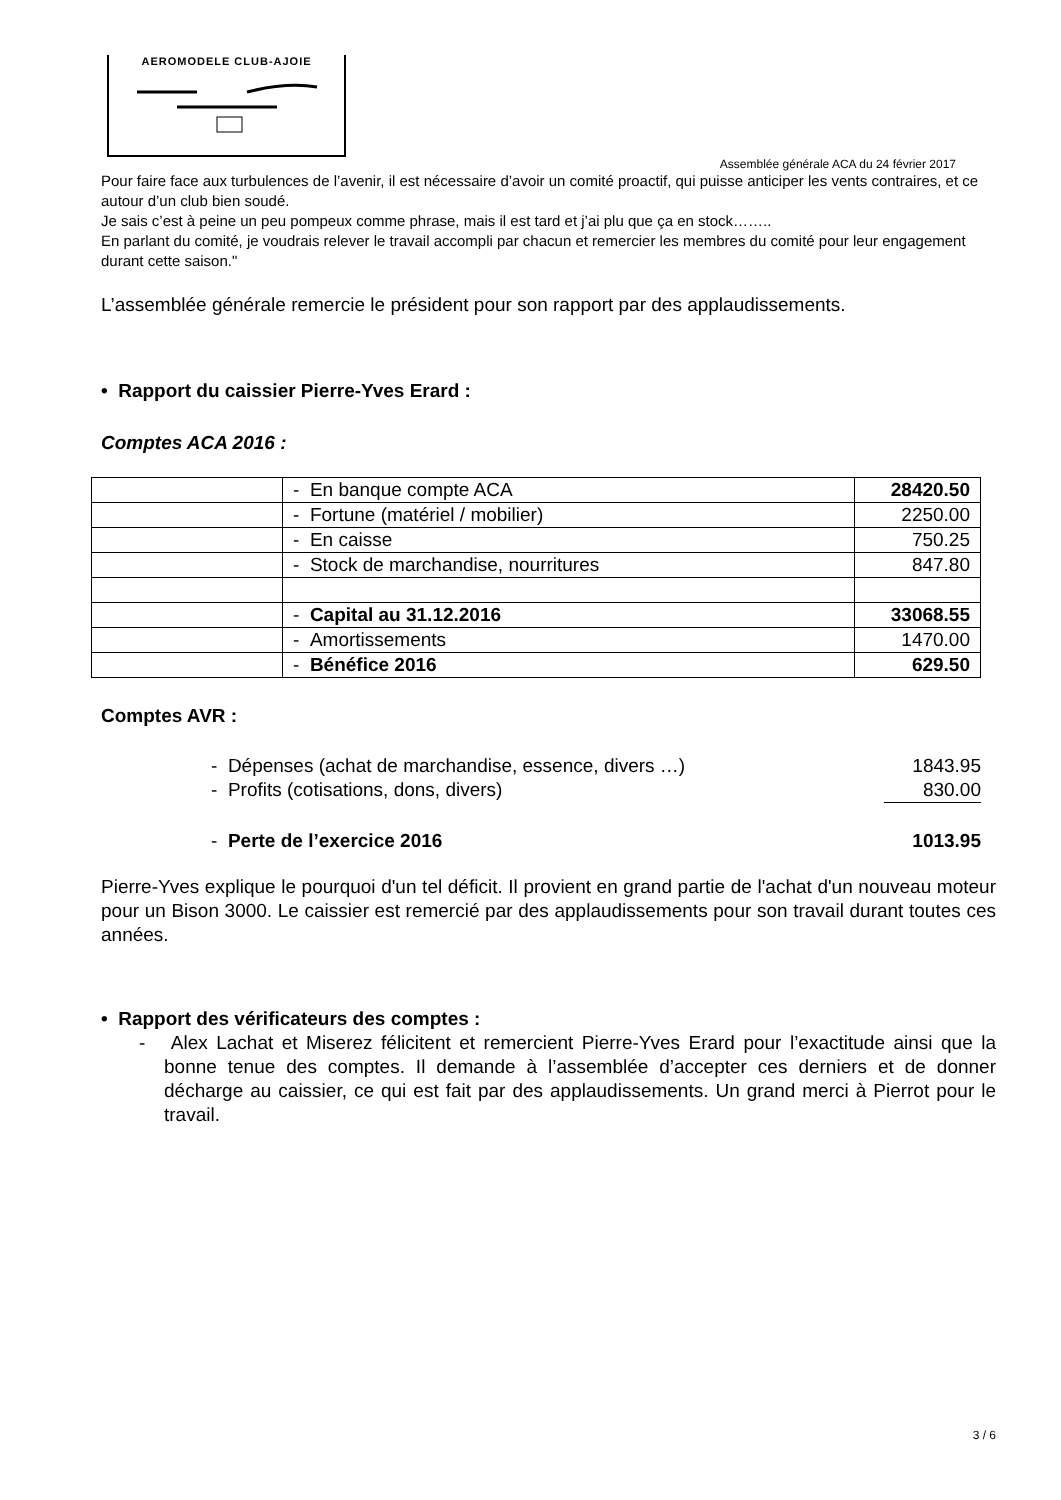AEROMODELE CLUB-AJOIE
Assemblée générale ACA du 24 février 2017
Pour faire face aux turbulences de l’avenir, il est nécessaire d’avoir un comité proactif, qui puisse anticiper les vents contraires, et ce autour d’un club bien soudé.
Je sais c’est à peine un peu pompeux comme phrase, mais il est tard et j’ai plu que ça en stock……..
En parlant du comité, je voudrais relever le travail accompli par chacun et remercier les membres du comité pour leur engagement durant cette saison."
L’assemblée générale remercie le président pour son rapport par des applaudissements.
• Rapport du caissier Pierre-Yves Erard :
Comptes ACA 2016 :
| | - En banque compte ACA | 28420.50 |
| | - Fortune (matériel / mobilier) | 2250.00 |
| | - En caisse | 750.25 |
| | - Stock de marchandise, nourritures | 847.80 |
| | - Capital au 31.12.2016 | 33068.55 |
| | - Amortissements | 1470.00 |
| | - Bénéfice 2016 | 629.50 |
Comptes AVR :
| - Dépenses (achat de marchandise, essence, divers …) | 1843.95 |
| - Profits (cotisations, dons, divers) | 830.00 |
| - Perte de l’exercice 2016 | 1013.95 |
Pierre-Yves explique le pourquoi d'un tel déficit. Il provient en grand partie de l'achat d'un nouveau moteur pour un Bison 3000. Le caissier est remercié par des applaudissements pour son travail durant toutes ces années.
• Rapport des vérificateurs des comptes :
- Alex Lachat et Miserez félicitent et remercient Pierre-Yves Erard pour l’exactitude ainsi que la bonne tenue des comptes. Il demande à l’assemblée d’accepter ces derniers et de donner décharge au caissier, ce qui est fait par des applaudissements. Un grand merci à Pierrot pour le travail.
3 / 6